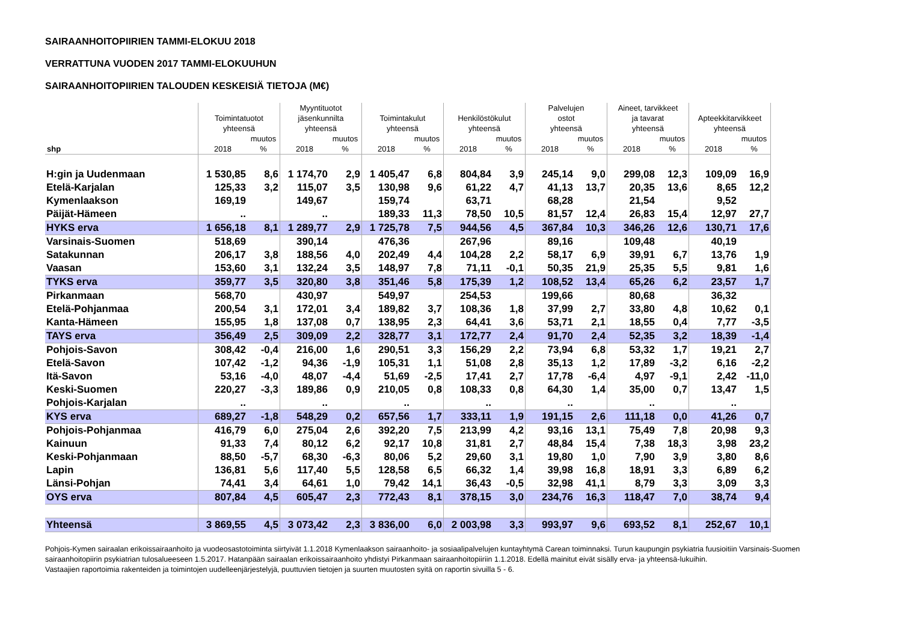SAIRAANHOITOPIIRIEN TAMMI-ELOKUU 2018
VERRATTUNA VUODEN 2017 TAMMI-ELOKUUHUN
SAIRAANHOITOPIIRIEN TALOUDEN KESKEISIÄ TIETOJA (M€)
| | Toimintatuotot yhteensä | | Myyntituotot jäsenkunnilta yhteensä | | Toimintakulut yhteensä | | Henkilöstökulut yhteensä | | Palvelujen ostot yhteensä | | Aineet, tarvikkeet ja tavarat yhteensä | | Apteekkitarvikkeet yhteensä | |
| --- | --- | --- | --- | --- | --- | --- | --- | --- | --- | --- | --- | --- | --- | --- |
| shp | 2018 | muutos % | 2018 | muutos % | 2018 | muutos % | 2018 | muutos % | 2018 | muutos % | 2018 | muutos % | 2018 | muutos % |
| H:gin ja Uudenmaan | 1 530,85 | 8,6 | 1 174,70 | 2,9 | 1 405,47 | 6,8 | 804,84 | 3,9 | 245,14 | 9,0 | 299,08 | 12,3 | 109,09 | 16,9 |
| Etelä-Karjalan | 125,33 | 3,2 | 115,07 | 3,5 | 130,98 | 9,6 | 61,22 | 4,7 | 41,13 | 13,7 | 20,35 | 13,6 | 8,65 | 12,2 |
| Kymenlaakson | 169,19 | | 149,67 | | 159,74 | | 63,71 | | 68,28 | | 21,54 | | 9,52 | |
| Päijät-Hämeen | .. | | .. | | 189,33 | 11,3 | 78,50 | 10,5 | 81,57 | 12,4 | 26,83 | 15,4 | 12,97 | 27,7 |
| HYKS erva | 1 656,18 | 8,1 | 1 289,77 | 2,9 | 1 725,78 | 7,5 | 944,56 | 4,5 | 367,84 | 10,3 | 346,26 | 12,6 | 130,71 | 17,6 |
| Varsinais-Suomen | 518,69 | | 390,14 | | 476,36 | | 267,96 | | 89,16 | | 109,48 | | 40,19 | |
| Satakunnan | 206,17 | 3,8 | 188,56 | 4,0 | 202,49 | 4,4 | 104,28 | 2,2 | 58,17 | 6,9 | 39,91 | 6,7 | 13,76 | 1,9 |
| Vaasan | 153,60 | 3,1 | 132,24 | 3,5 | 148,97 | 7,8 | 71,11 | -0,1 | 50,35 | 21,9 | 25,35 | 5,5 | 9,81 | 1,6 |
| TYKS erva | 359,77 | 3,5 | 320,80 | 3,8 | 351,46 | 5,8 | 175,39 | 1,2 | 108,52 | 13,4 | 65,26 | 6,2 | 23,57 | 1,7 |
| Pirkanmaan | 568,70 | | 430,97 | | 549,97 | | 254,53 | | 199,66 | | 80,68 | | 36,32 | |
| Etelä-Pohjanmaa | 200,54 | 3,1 | 172,01 | 3,4 | 189,82 | 3,7 | 108,36 | 1,8 | 37,99 | 2,7 | 33,80 | 4,8 | 10,62 | 0,1 |
| Kanta-Hämeen | 155,95 | 1,8 | 137,08 | 0,7 | 138,95 | 2,3 | 64,41 | 3,6 | 53,71 | 2,1 | 18,55 | 0,4 | 7,77 | -3,5 |
| TAYS erva | 356,49 | 2,5 | 309,09 | 2,2 | 328,77 | 3,1 | 172,77 | 2,4 | 91,70 | 2,4 | 52,35 | 3,2 | 18,39 | -1,4 |
| Pohjois-Savon | 308,42 | -0,4 | 216,00 | 1,6 | 290,51 | 3,3 | 156,29 | 2,2 | 73,94 | 6,8 | 53,32 | 1,7 | 19,21 | 2,7 |
| Etelä-Savon | 107,42 | -1,2 | 94,36 | -1,9 | 105,31 | 1,1 | 51,08 | 2,8 | 35,13 | 1,2 | 17,89 | -3,2 | 6,16 | -2,2 |
| Itä-Savon | 53,16 | -4,0 | 48,07 | -4,4 | 51,69 | -2,5 | 17,41 | 2,7 | 17,78 | -6,4 | 4,97 | -9,1 | 2,42 | -11,0 |
| Keski-Suomen | 220,27 | -3,3 | 189,86 | 0,9 | 210,05 | 0,8 | 108,33 | 0,8 | 64,30 | 1,4 | 35,00 | 0,7 | 13,47 | 1,5 |
| Pohjois-Karjalan | .. | | .. | | .. | | .. | | .. | | .. | | .. | |
| KYS erva | 689,27 | -1,8 | 548,29 | 0,2 | 657,56 | 1,7 | 333,11 | 1,9 | 191,15 | 2,6 | 111,18 | 0,0 | 41,26 | 0,7 |
| Pohjois-Pohjanmaa | 416,79 | 6,0 | 275,04 | 2,6 | 392,20 | 7,5 | 213,99 | 4,2 | 93,16 | 13,1 | 75,49 | 7,8 | 20,98 | 9,3 |
| Kainuun | 91,33 | 7,4 | 80,12 | 6,2 | 92,17 | 10,8 | 31,81 | 2,7 | 48,84 | 15,4 | 7,38 | 18,3 | 3,98 | 23,2 |
| Keski-Pohjanmaan | 88,50 | -5,7 | 68,30 | -6,3 | 80,06 | 5,2 | 29,60 | 3,1 | 19,80 | 1,0 | 7,90 | 3,9 | 3,80 | 8,6 |
| Lapin | 136,81 | 5,6 | 117,40 | 5,5 | 128,58 | 6,5 | 66,32 | 1,4 | 39,98 | 16,8 | 18,91 | 3,3 | 6,89 | 6,2 |
| Länsi-Pohjan | 74,41 | 3,4 | 64,61 | 1,0 | 79,42 | 14,1 | 36,43 | -0,5 | 32,98 | 41,1 | 8,79 | 3,3 | 3,09 | 3,3 |
| OYS erva | 807,84 | 4,5 | 605,47 | 2,3 | 772,43 | 8,1 | 378,15 | 3,0 | 234,76 | 16,3 | 118,47 | 7,0 | 38,74 | 9,4 |
| Yhteensä | 3 869,55 | 4,5 | 3 073,42 | 2,3 | 3 836,00 | 6,0 | 2 003,98 | 3,3 | 993,97 | 9,6 | 693,52 | 8,1 | 252,67 | 10,1 |
Pohjois-Kymen sairaalan erikoissairaanhoito ja vuodeosastotoiminta siirtyivät 1.1.2018 Kymenlaakson sairaanhoito- ja sosiaalipalvelujen kuntayhtymä Carean toiminnaksi. Turun kaupungin psykiatria fuusioitiin Varsinais-Suomen sairaanhoitopiirin psykiatrian tulosalueeseen 1.5.2017. Hatanpään sairaalan erikoissairaanhoito yhdistyi Pirkanmaan sairaanhoitopiiriin 1.1.2018. Edellä mainitut eivät sisälly erva- ja yhteensä-lukuihin.
Vastaajien raportoimia rakenteiden ja toimintojen uudelleenjärjestelyjä, puuttuvien tietojen ja suurten muutosten syitä on raportin sivuilla 5 - 6.